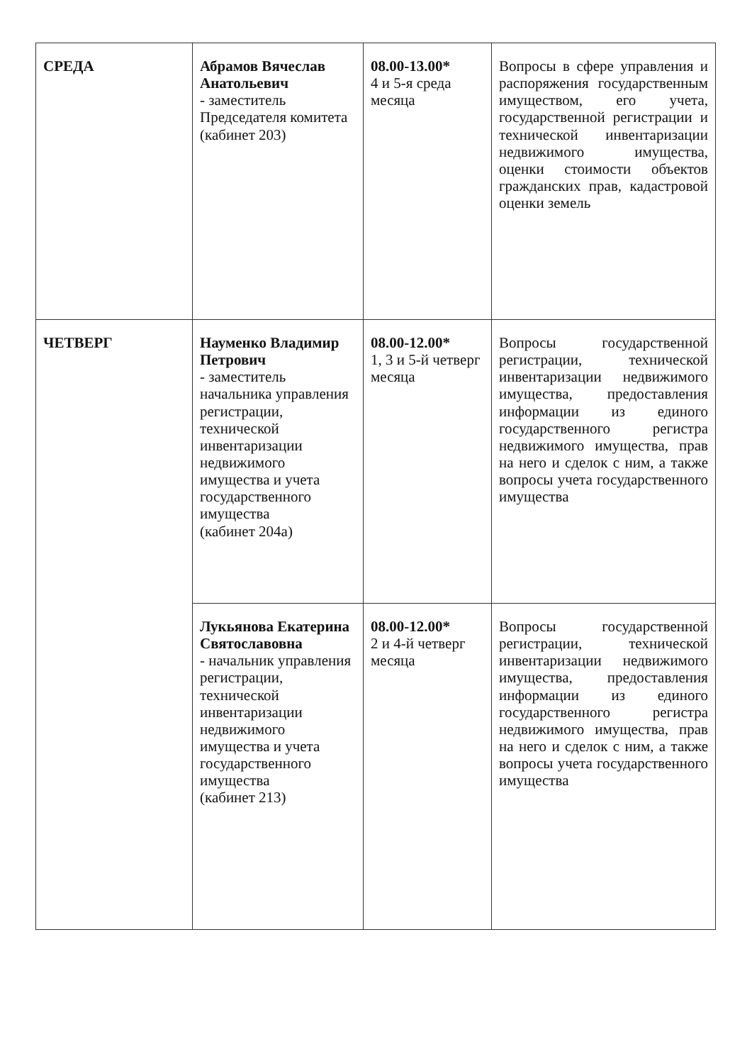| СРЕДА | Абрамов Вячеслав Анатольевич - заместитель Председателя комитета (кабинет 203) | 08.00-13.00* 4 и 5-я среда месяца | Вопросы в сфере управления и распоряжения государственным имуществом, его учета, государственной регистрации и технической инвентаризации недвижимого имущества, оценки стоимости объектов гражданских прав, кадастровой оценки земель |
| ЧЕТВЕРГ | Науменко Владимир Петрович - заместитель начальника управления регистрации, технической инвентаризации недвижимого имущества и учета государственного имущества (кабинет 204а) | 08.00-12.00* 1, 3 и 5-й четверг месяца | Вопросы государственной регистрации, технической инвентаризации недвижимого имущества, предоставления информации из единого государственного регистра недвижимого имущества, прав на него и сделок с ним, а также вопросы учета государственного имущества |
| | Лукьянова Екатерина Святославовна - начальник управления регистрации, технической инвентаризации недвижимого имущества и учета государственного имущества (кабинет 213) | 08.00-12.00* 2 и 4-й четверг месяца | Вопросы государственной регистрации, технической инвентаризации недвижимого имущества, предоставления информации из единого государственного регистра недвижимого имущества, прав на него и сделок с ним, а также вопросы учета государственного имущества |